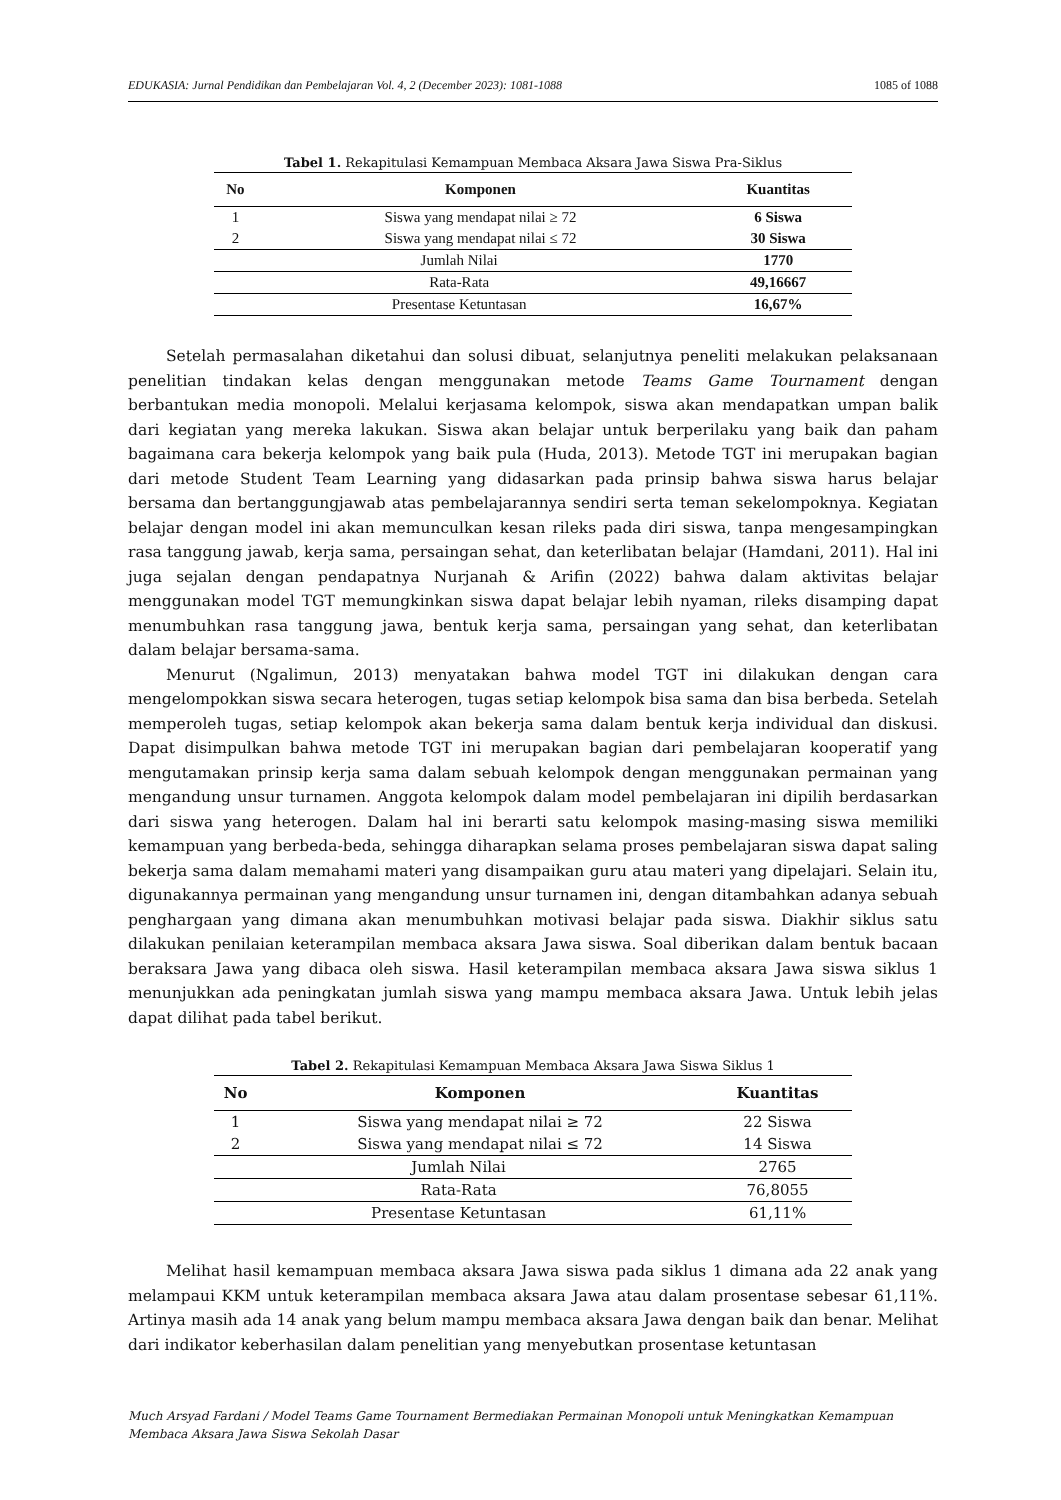EDUKASIA: Jurnal Pendidikan dan Pembelajaran Vol. 4, 2 (December 2023): 1081-1088 1085 of 1088
Tabel 1. Rekapitulasi Kemampuan Membaca Aksara Jawa Siswa Pra-Siklus
| No | Komponen | Kuantitas |
| --- | --- | --- |
| 1 | Siswa yang mendapat nilai ≥ 72 | 6 Siswa |
| 2 | Siswa yang mendapat nilai ≤ 72 | 30 Siswa |
| Jumlah Nilai | | 1770 |
| Rata-Rata | | 49,16667 |
| Presentase Ketuntasan | | 16,67% |
Setelah permasalahan diketahui dan solusi dibuat, selanjutnya peneliti melakukan pelaksanaan penelitian tindakan kelas dengan menggunakan metode Teams Game Tournament dengan berbantukan media monopoli. Melalui kerjasama kelompok, siswa akan mendapatkan umpan balik dari kegiatan yang mereka lakukan. Siswa akan belajar untuk berperilaku yang baik dan paham bagaimana cara bekerja kelompok yang baik pula (Huda, 2013). Metode TGT ini merupakan bagian dari metode Student Team Learning yang didasarkan pada prinsip bahwa siswa harus belajar bersama dan bertanggungjawab atas pembelajarannya sendiri serta teman sekelompoknya. Kegiatan belajar dengan model ini akan memunculkan kesan rileks pada diri siswa, tanpa mengesampingkan rasa tanggung jawab, kerja sama, persaingan sehat, dan keterlibatan belajar (Hamdani, 2011). Hal ini juga sejalan dengan pendapatnya Nurjanah & Arifin (2022) bahwa dalam aktivitas belajar menggunakan model TGT memungkinkan siswa dapat belajar lebih nyaman, rileks disamping dapat menumbuhkan rasa tanggung jawa, bentuk kerja sama, persaingan yang sehat, dan keterlibatan dalam belajar bersama-sama.
Menurut (Ngalimun, 2013) menyatakan bahwa model TGT ini dilakukan dengan cara mengelompokkan siswa secara heterogen, tugas setiap kelompok bisa sama dan bisa berbeda. Setelah memperoleh tugas, setiap kelompok akan bekerja sama dalam bentuk kerja individual dan diskusi. Dapat disimpulkan bahwa metode TGT ini merupakan bagian dari pembelajaran kooperatif yang mengutamakan prinsip kerja sama dalam sebuah kelompok dengan menggunakan permainan yang mengandung unsur turnamen. Anggota kelompok dalam model pembelajaran ini dipilih berdasarkan dari siswa yang heterogen. Dalam hal ini berarti satu kelompok masing-masing siswa memiliki kemampuan yang berbeda-beda, sehingga diharapkan selama proses pembelajaran siswa dapat saling bekerja sama dalam memahami materi yang disampaikan guru atau materi yang dipelajari. Selain itu, digunakannya permainan yang mengandung unsur turnamen ini, dengan ditambahkan adanya sebuah penghargaan yang dimana akan menumbuhkan motivasi belajar pada siswa. Diakhir siklus satu dilakukan penilaian keterampilan membaca aksara Jawa siswa. Soal diberikan dalam bentuk bacaan beraksara Jawa yang dibaca oleh siswa. Hasil keterampilan membaca aksara Jawa siswa siklus 1 menunjukkan ada peningkatan jumlah siswa yang mampu membaca aksara Jawa. Untuk lebih jelas dapat dilihat pada tabel berikut.
Tabel 2. Rekapitulasi Kemampuan Membaca Aksara Jawa Siswa Siklus 1
| No | Komponen | Kuantitas |
| --- | --- | --- |
| 1 | Siswa yang mendapat nilai ≥ 72 | 22 Siswa |
| 2 | Siswa yang mendapat nilai ≤ 72 | 14 Siswa |
| Jumlah Nilai | | 2765 |
| Rata-Rata | | 76,8055 |
| Presentase Ketuntasan | | 61,11% |
Melihat hasil kemampuan membaca aksara Jawa siswa pada siklus 1 dimana ada 22 anak yang melampaui KKM untuk keterampilan membaca aksara Jawa atau dalam prosentase sebesar 61,11%. Artinya masih ada 14 anak yang belum mampu membaca aksara Jawa dengan baik dan benar. Melihat dari indikator keberhasilan dalam penelitian yang menyebutkan prosentase ketuntasan
Much Arsyad Fardani / Model Teams Game Tournament Bermediakan Permainan Monopoli untuk Meningkatkan Kemampuan Membaca Aksara Jawa Siswa Sekolah Dasar